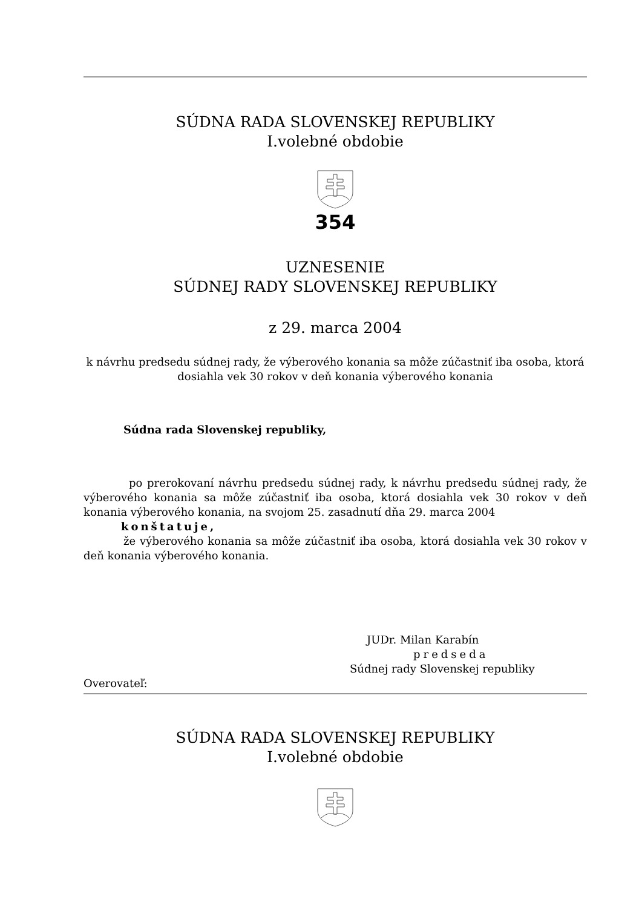SÚDNA RADA SLOVENSKEJ REPUBLIKY
I.volebné obdobie
354
UZNESENIE
SÚDNEJ RADY SLOVENSKEJ REPUBLIKY
z 29. marca 2004
k návrhu predsedu súdnej rady, že výberového konania sa môže zúčastniť iba osoba, ktorá dosiahla vek 30 rokov v deň konania výberového konania
Súdna rada Slovenskej republiky,
po prerokovaní návrhu predsedu súdnej rady, k návrhu predsedu súdnej rady, že výberového konania sa môže zúčastniť iba osoba, ktorá dosiahla vek 30 rokov v deň konania výberového konania, na svojom 25. zasadnutí dňa 29. marca 2004
konštatuje,
že výberového konania sa môže zúčastniť iba osoba, ktorá dosiahla vek 30 rokov v deň konania výberového konania.
JUDr. Milan Karabín
predseda
Súdnej rady Slovenskej republiky
Overovateľ:
SÚDNA RADA SLOVENSKEJ REPUBLIKY
I.volebné obdobie